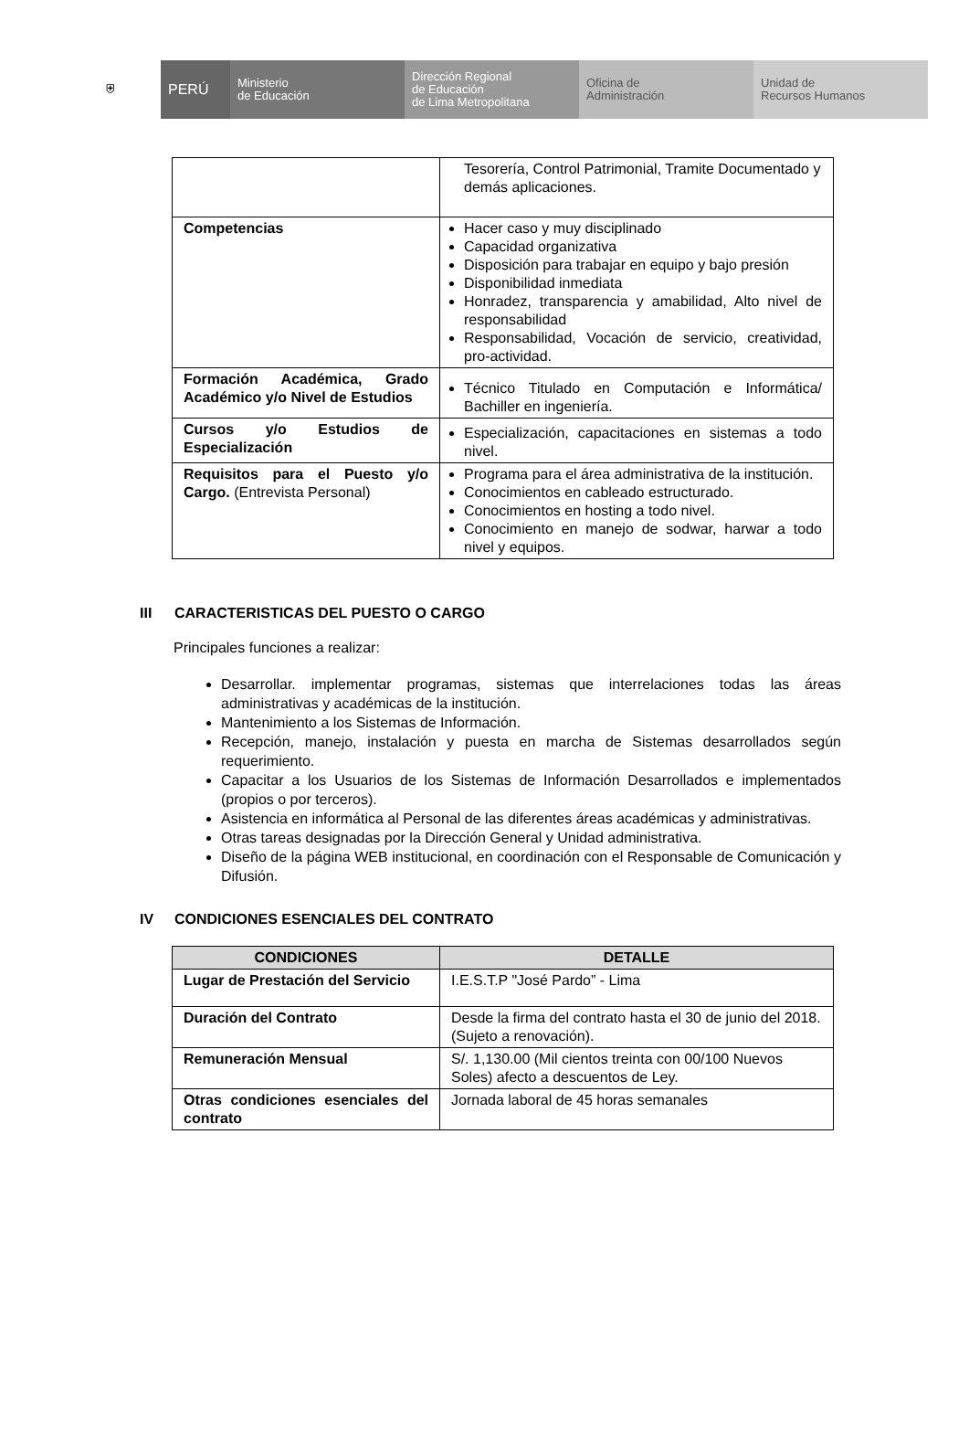⛨
PERÚ
Ministerio
de Educación
Dirección Regional
de Educación
de Lima Metropolitana
Oficina de
Administración
Unidad de
Recursos Humanos
| | Tesorería, Control Patrimonial, Tramite Documentado y demás aplicaciones. |
| Competencias | Hacer caso y muy disciplinado Capacidad organizativa Disposición para trabajar en equipo y bajo presión Disponibilidad inmediata Honradez, transparencia y amabilidad, Alto nivel de responsabilidad Responsabilidad, Vocación de servicio, creatividad, pro-actividad. |
| Formación Académica, Grado Académico y/o Nivel de Estudios | Técnico Titulado en Computación e Informática/ Bachiller en ingeniería. |
| Cursos y/o Estudios de Especialización | Especialización, capacitaciones en sistemas a todo nivel. |
| Requisitos para el Puesto y/o Cargo. (Entrevista Personal) | Programa para el área administrativa de la institución. Conocimientos en cableado estructurado. Conocimientos en hosting a todo nivel. Conocimiento en manejo de sodwar, harwar a todo nivel y equipos. |
III CARACTERISTICAS DEL PUESTO O CARGO
Principales funciones a realizar:
Desarrollar. implementar programas, sistemas que interrelaciones todas las áreas administrativas y académicas de la institución.
Mantenimiento a los Sistemas de Información.
Recepción, manejo, instalación y puesta en marcha de Sistemas desarrollados según requerimiento.
Capacitar a los Usuarios de los Sistemas de Información Desarrollados e implementados (propios o por terceros).
Asistencia en informática al Personal de las diferentes áreas académicas y administrativas.
Otras tareas designadas por la Dirección General y Unidad administrativa.
Diseño de la página WEB institucional, en coordinación con el Responsable de Comunicación y Difusión.
IV CONDICIONES ESENCIALES DEL CONTRATO
| CONDICIONES | DETALLE |
| --- | --- |
| Lugar de Prestación del Servicio | I.E.S.T.P "José Pardo” - Lima |
| Duración del Contrato | Desde la firma del contrato hasta el 30 de junio del 2018. (Sujeto a renovación). |
| Remuneración Mensual | S/. 1,130.00 (Mil cientos treinta con 00/100 Nuevos Soles) afecto a descuentos de Ley. |
| Otras condiciones esenciales del contrato | Jornada laboral de 45 horas semanales |